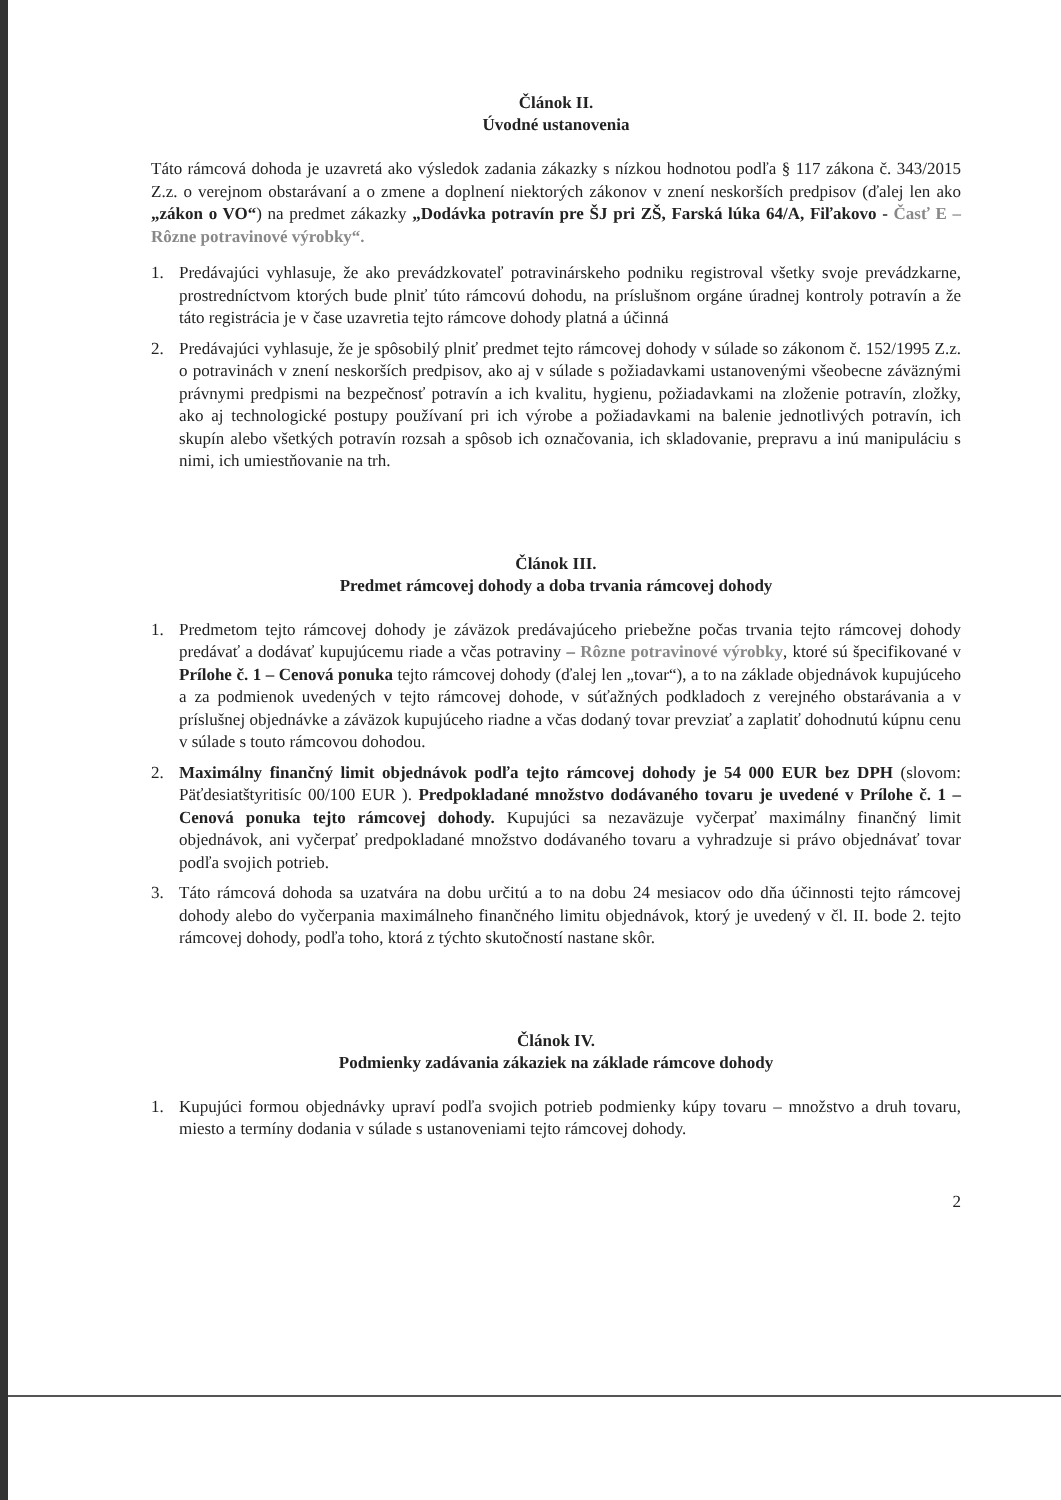Článok II.
Úvodné ustanovenia
Táto rámcová dohoda je uzavretá ako výsledok zadania zákazky s nízkou hodnotou podľa § 117 zákona č. 343/2015 Z.z. o verejnom obstarávaní a o zmene a doplnení niektorých zákonov v znení neskorších predpisov (ďalej len ako „zákon o VO“) na predmet zákazky „Dodávka potravín pre ŠJ pri ZŠ, Farská lúka 64/A, Fiľakovo - Časť E – Rôzne potravinové výrobky“.
1. Predávajúci vyhlasuje, že ako prevádzkovateľ potravinárskeho podniku registroval všetky svoje prevádzkarne, prostredníctvom ktorých bude plniť túto rámcovú dohodu, na príslušnom orgáne úradnej kontroly potravín a že táto registrácia je v čase uzavretia tejto rámcove dohody platná a účinná
2. Predávajúci vyhlasuje, že je spôsobilý plniť predmet tejto rámcovej dohody v súlade so zákonom č. 152/1995 Z.z. o potravinách v znení neskorších predpisov, ako aj v súlade s požiadavkami ustanovenými všeobecne záväznými právnymi predpismi na bezpečnosť potravín a ich kvalitu, hygienu, požiadavkami na zloženie potravín, zložky, ako aj technologické postupy používaní pri ich výrobe a požiadavkami na balenie jednotlivých potravín, ich skupín alebo všetkých potravín rozsah a spôsob ich označovania, ich skladovanie, prepravu a inú manipuláciu s nimi, ich umiestňovanie na trh.
Článok III.
Predmet rámcovej dohody a doba trvania rámcovej dohody
1. Predmetom tejto rámcovej dohody je záväzok predávajúceho priebežne počas trvania tejto rámcovej dohody predávať a dodávať kupujúcemu riade a včas potraviny – Rôzne potravinové výrobky, ktoré sú špecifikované v Prílohe č. 1 – Cenová ponuka tejto rámcovej dohody (ďalej len „tovar“), a to na základe objednávok kupujúceho a za podmienok uvedených v tejto rámcovej dohode, v súťažných podkladoch z verejného obstarávania a v príslušnej objednávke a záväzok kupujúceho riadne a včas dodaný tovar prevziať a zaplatiť dohodnutú kúpnu cenu v súlade s touto rámcovou dohodou.
2. Maximálny finančný limit objednávok podľa tejto rámcovej dohody je 54 000 EUR bez DPH (slovom: Päťdesiatštyritisíc 00/100 EUR ). Predpokladané množstvo dodávaného tovaru je uvedené v Prílohe č. 1 – Cenová ponuka tejto rámcovej dohody. Kupujúci sa nezaväzuje vyčerpať maximálny finančný limit objednávok, ani vyčerpať predpokladané množstvo dodávaného tovaru a vyhradzuje si právo objednávať tovar podľa svojich potrieb.
3. Táto rámcová dohoda sa uzatvára na dobu určitú a to na dobu 24 mesiacov odo dňa účinnosti tejto rámcovej dohody alebo do vyčerpania maximálneho finančného limitu objednávok, ktorý je uvedený v čl. II. bode 2. tejto rámcovej dohody, podľa toho, ktorá z týchto skutočností nastane skôr.
Článok IV.
Podmienky zadávania zákaziek na základe rámcove dohody
1. Kupujúci formou objednávky upraví podľa svojich potrieb podmienky kúpy tovaru – množstvo a druh tovaru, miesto a termíny dodania v súlade s ustanoveniami tejto rámcovej dohody.
2